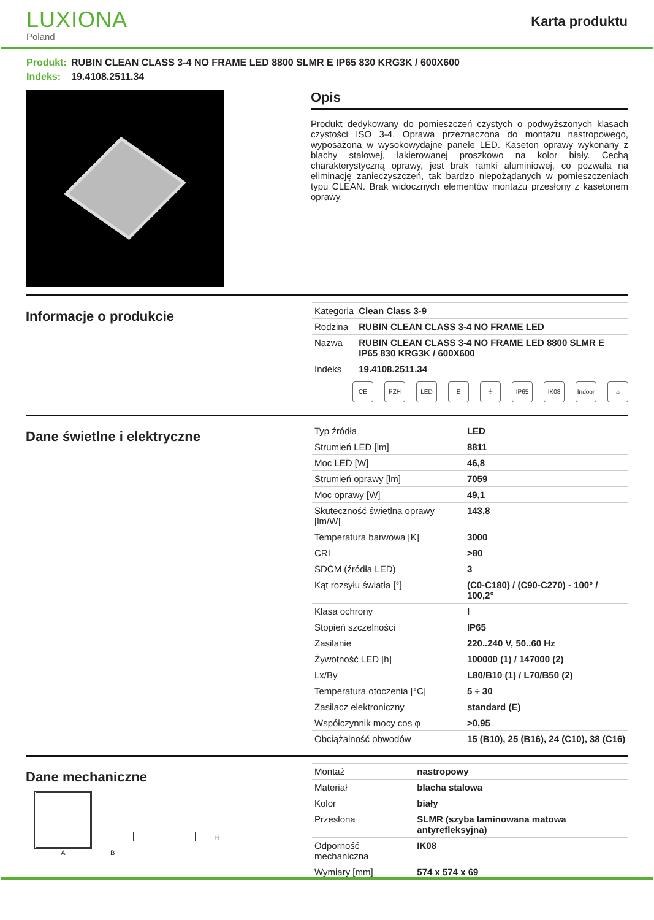LUXIONA
Poland
Karta produktu
Produkt: RUBIN CLEAN CLASS 3-4 NO FRAME LED 8800 SLMR E IP65 830 KRG3K / 600X600
Indeks: 19.4108.2511.34
Opis
Produkt dedykowany do pomieszczeń czystych o podwyższonych klasach czystości ISO 3-4. Oprawa przeznaczona do montażu nastropowego, wyposażona w wysokowydajne panele LED. Kaseton oprawy wykonany z blachy stalowej, lakierowanej proszkowo na kolor biały. Cechą charakterystyczną oprawy, jest brak ramki aluminiowej, co pozwala na eliminację zanieczyszczeń, tak bardzo niepożądanych w pomieszczeniach typu CLEAN. Brak widocznych elementów montażu przesłony z kasetonem oprawy.
Informacje o produkcie
| Kategoria | Clean Class 3-9 |
| Rodzina | RUBIN CLEAN CLASS 3-4 NO FRAME LED |
| Nazwa | RUBIN CLEAN CLASS 3-4 NO FRAME LED 8800 SLMR E IP65 830 KRG3K / 600X600 |
| Indeks | 19.4108.2511.34 |
CE PZH LED E ⏚ IP65 IK08 Indoor
⌂
Dane świetlne i elektryczne
| Typ źródła | LED |
| Strumień LED [lm] | 8811 |
| Moc LED [W] | 46,8 |
| Strumień oprawy [lm] | 7059 |
| Moc oprawy [W] | 49,1 |
| Skuteczność świetlna oprawy [lm/W] | 143,8 |
| Temperatura barwowa [K] | 3000 |
| CRI | >80 |
| SDCM (źródła LED) | 3 |
| Kąt rozsyłu światła [°] | (C0-C180) / (C90-C270) - 100° / 100,2° |
| Klasa ochrony | I |
| Stopień szczelności | IP65 |
| Zasilanie | 220..240 V, 50..60 Hz |
| Żywotność LED [h] | 100000 (1) / 147000 (2) |
| Lx/By | L80/B10 (1) / L70/B50 (2) |
| Temperatura otoczenia [°C] | 5 ÷ 30 |
| Zasilacz elektroniczny | standard (E) |
| Współczynnik mocy cos φ | >0,95 |
| Obciążalność obwodów | 15 (B10), 25 (B16), 24 (C10), 38 (C16) |
Dane mechaniczne
A
B
H
| Montaż | nastropowy |
| Materiał | blacha stalowa |
| Kolor | biały |
| Przesłona | SLMR (szyba laminowana matowa antyrefleksyjna) |
| Odporność mechaniczna | IK08 |
| Wymiary [mm] | 574 x 574 x 69 |